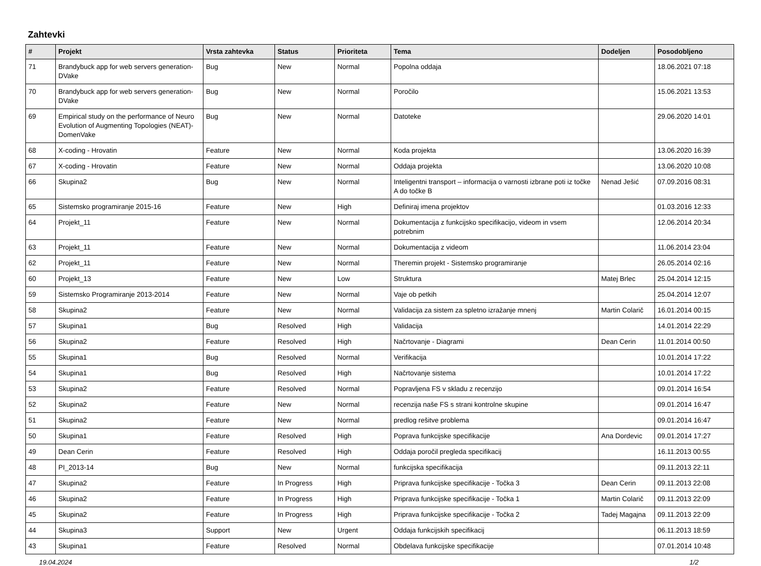Zahtevki
| # | Projekt | Vrsta zahtevka | Status | Prioriteta | Tema | Dodeljen | Posodobljeno |
| --- | --- | --- | --- | --- | --- | --- | --- |
| 71 | Brandybuck app for web servers generation-DVake | Bug | New | Normal | Popolna oddaja | | 18.06.2021 07:18 |
| 70 | Brandybuck app for web servers generation-DVake | Bug | New | Normal | Poročilo | | 15.06.2021 13:53 |
| 69 | Empirical study on the performance of Neuro Evolution of Augmenting Topologies (NEAT)-DomenVake | Bug | New | Normal | Datoteke | | 29.06.2020 14:01 |
| 68 | X-coding - Hrovatin | Feature | New | Normal | Koda projekta | | 13.06.2020 16:39 |
| 67 | X-coding - Hrovatin | Feature | New | Normal | Oddaja projekta | | 13.06.2020 10:08 |
| 66 | Skupina2 | Bug | New | Normal | Inteligentni transport – informacija o varnosti izbrane poti iz točke A do točke B | Nenad Ješić | 07.09.2016 08:31 |
| 65 | Sistemsko programiranje 2015-16 | Feature | New | High | Definiraj imena projektov | | 01.03.2016 12:33 |
| 64 | Projekt_11 | Feature | New | Normal | Dokumentacija z funkcijsko specifikacijo, videom in vsem potrebnim | | 12.06.2014 20:34 |
| 63 | Projekt_11 | Feature | New | Normal | Dokumentacija z videom | | 11.06.2014 23:04 |
| 62 | Projekt_11 | Feature | New | Normal | Theremin projekt - Sistemsko programiranje | | 26.05.2014 02:16 |
| 60 | Projekt_13 | Feature | New | Low | Struktura | Matej Brlec | 25.04.2014 12:15 |
| 59 | Sistemsko Programiranje 2013-2014 | Feature | New | Normal | Vaje ob petkih | | 25.04.2014 12:07 |
| 58 | Skupina2 | Feature | New | Normal | Validacija za sistem za spletno izražanje mnenj | Martin Colarič | 16.01.2014 00:15 |
| 57 | Skupina1 | Bug | Resolved | High | Validacija | | 14.01.2014 22:29 |
| 56 | Skupina2 | Feature | Resolved | High | Načrtovanje - Diagrami | Dean Cerin | 11.01.2014 00:50 |
| 55 | Skupina1 | Bug | Resolved | Normal | Verifikacija | | 10.01.2014 17:22 |
| 54 | Skupina1 | Bug | Resolved | High | Načrtovanje sistema | | 10.01.2014 17:22 |
| 53 | Skupina2 | Feature | Resolved | Normal | Popravljena FS v skladu z recenzijo | | 09.01.2014 16:54 |
| 52 | Skupina2 | Feature | New | Normal | recenzija naše FS s strani kontrolne skupine | | 09.01.2014 16:47 |
| 51 | Skupina2 | Feature | New | Normal | predlog rešitve problema | | 09.01.2014 16:47 |
| 50 | Skupina1 | Feature | Resolved | High | Poprava funkcijske specifikacije | Ana Dordevic | 09.01.2014 17:27 |
| 49 | Dean Cerin | Feature | Resolved | High | Oddaja poročil pregleda specifikacij | | 16.11.2013 00:55 |
| 48 | PI_2013-14 | Bug | New | Normal | funkcijska specifikacija | | 09.11.2013 22:11 |
| 47 | Skupina2 | Feature | In Progress | High | Priprava funkcijske specifikacije - Točka 3 | Dean Cerin | 09.11.2013 22:08 |
| 46 | Skupina2 | Feature | In Progress | High | Priprava funkcijske specifikacije - Točka 1 | Martin Colarič | 09.11.2013 22:09 |
| 45 | Skupina2 | Feature | In Progress | High | Priprava funkcijske specifikacije - Točka 2 | Tadej Magajna | 09.11.2013 22:09 |
| 44 | Skupina3 | Support | New | Urgent | Oddaja funkcijskih specifikacij | | 06.11.2013 18:59 |
| 43 | Skupina1 | Feature | Resolved | Normal | Obdelava funkcijske specifikacije | | 07.01.2014 10:48 |
19.04.2024 1/2